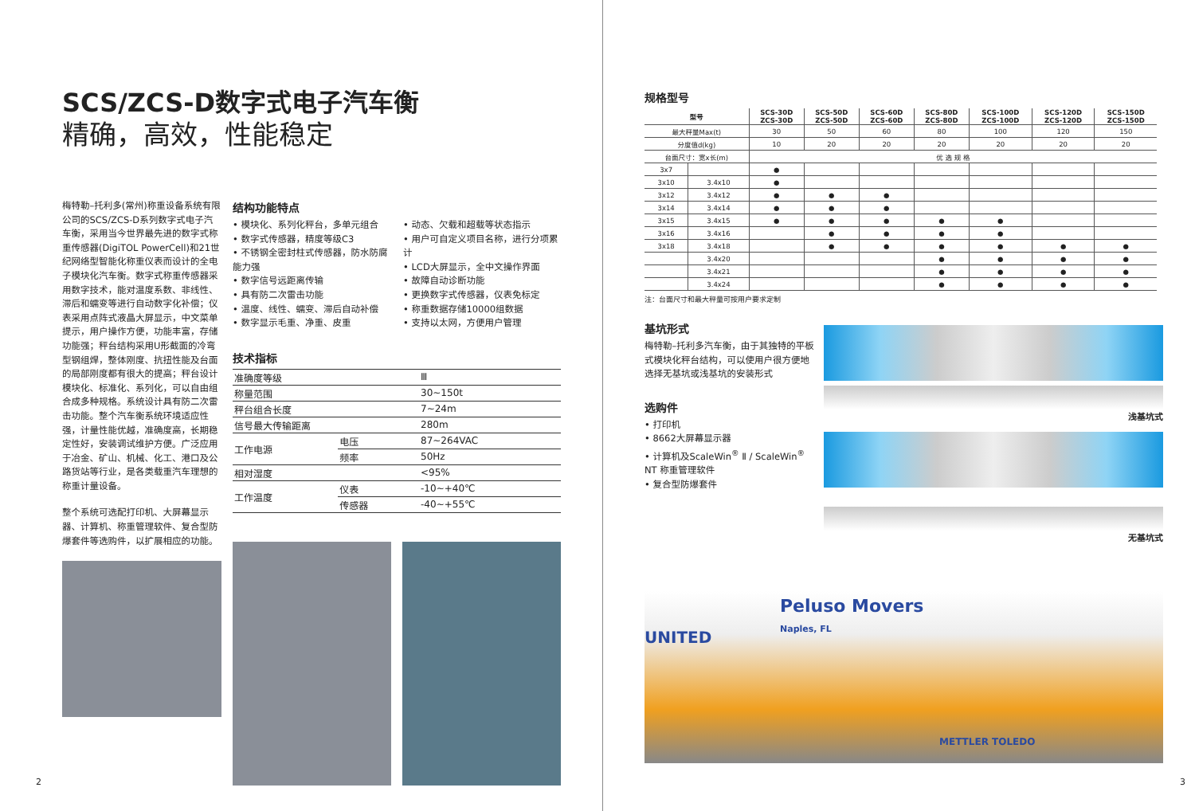SCS/ZCS-D数字式电子汽车衡
精确，高效，性能稳定
梅特勒–托利多(常州)称重设备系统有限公司的SCS/ZCS-D系列数字式电子汽车衡，采用当今世界最先进的数字式称重传感器(DigiTOL PowerCell)和21世纪网络型智能化称重仪表而设计的全电子模块化汽车衡。数字式称重传感器采用数字技术，能对温度系数、非线性、滞后和蠕变等进行自动数字化补偿；仪表采用点阵式液晶大屏显示，中文菜单提示，用户操作方便，功能丰富，存储功能强；秤台结构采用U形截面的冷弯型钢组焊，整体刚度、抗扭性能及台面的局部刚度都有很大的提高；秤台设计模块化、标准化、系列化，可以自由组合成多种规格。系统设计具有防二次雷击功能。整个汽车衡系统环境适应性强，计量性能优越，准确度高，长期稳定性好，安装调试维护方便。广泛应用于冶金、矿山、机械、化工、港口及公路货站等行业，是各类载重汽车理想的称重计量设备。
整个系统可选配打印机、大屏幕显示器、计算机、称重管理软件、复合型防爆套件等选购件，以扩展相应的功能。
结构功能特点
• 模块化、系列化秤台，多单元组合
• 数字式传感器，精度等级C3
• 不锈钢全密封柱式传感器，防水防腐能力强
• 数字信号远距离传输
• 具有防二次雷击功能
• 温度、线性、蠕变、滞后自动补偿
• 数字显示毛重、净重、皮重
• 动态、欠载和超载等状态指示
• 用户可自定义项目名称，进行分项累计
• LCD大屏显示，全中文操作界面
• 故障自动诊断功能
• 更换数字式传感器，仪表免标定
• 称重数据存储10000组数据
• 支持以太网，方便用户管理
技术指标
| 准确度等级 | | Ⅲ |
| 称量范围 | | 30~150t |
| 秤台组合长度 | | 7~24m |
| 信号最大传输距离 | | 280m |
| 工作电源 | 电压 | 87~264VAC |
| | 频率 | 50Hz |
| 相对湿度 | | <95% |
| 工作温度 | 仪表 | -10~+40℃ |
| | 传感器 | -40~+55℃ |
2
规格型号
| 型号 | | SCS-30D ZCS-30D | SCS-50D ZCS-50D | SCS-60D ZCS-60D | SCS-80D ZCS-80D | SCS-100D ZCS-100D | SCS-120D ZCS-120D | SCS-150D ZCS-150D |
| 最大秤量Max(t) | | 30 | 50 | 60 | 80 | 100 | 120 | 150 |
| 分度值d(kg) | | 10 | 20 | 20 | 20 | 20 | 20 | 20 |
| 台面尺寸：宽x长(m) | | 优 选 规 格 | | | | | | |
| 3x7 | | ● | | | | | | |
| 3x10 | 3.4x10 | ● | | | | | | |
| 3x12 | 3.4x12 | ● | ● | ● | | | | |
| 3x14 | 3.4x14 | ● | ● | ● | | | | |
| 3x15 | 3.4x15 | ● | ● | ● | ● | ● | | |
| 3x16 | 3.4x16 | | ● | ● | ● | ● | | |
| 3x18 | 3.4x18 | | ● | ● | ● | ● | ● | ● |
| | 3.4x20 | | | | ● | ● | ● | ● |
| | 3.4x21 | | | | ● | ● | ● | ● |
| | 3.4x24 | | | | ● | ● | ● | ● |
注：台面尺寸和最大秤量可按用户要求定制
基坑形式
梅特勒–托利多汽车衡，由于其独特的平板式模块化秤台结构，可以使用户很方便地选择无基坑或浅基坑的安装形式
选购件
• 打印机
• 8662大屏幕显示器
• 计算机及ScaleWin<sup>®</sup> Ⅱ / ScaleWin<sup>®</sup> NT 称重管理软件
• 复合型防爆套件
浅基坑式
无基坑式
Peluso Movers
Naples, FL
UNITED
METTLER TOLEDO
3